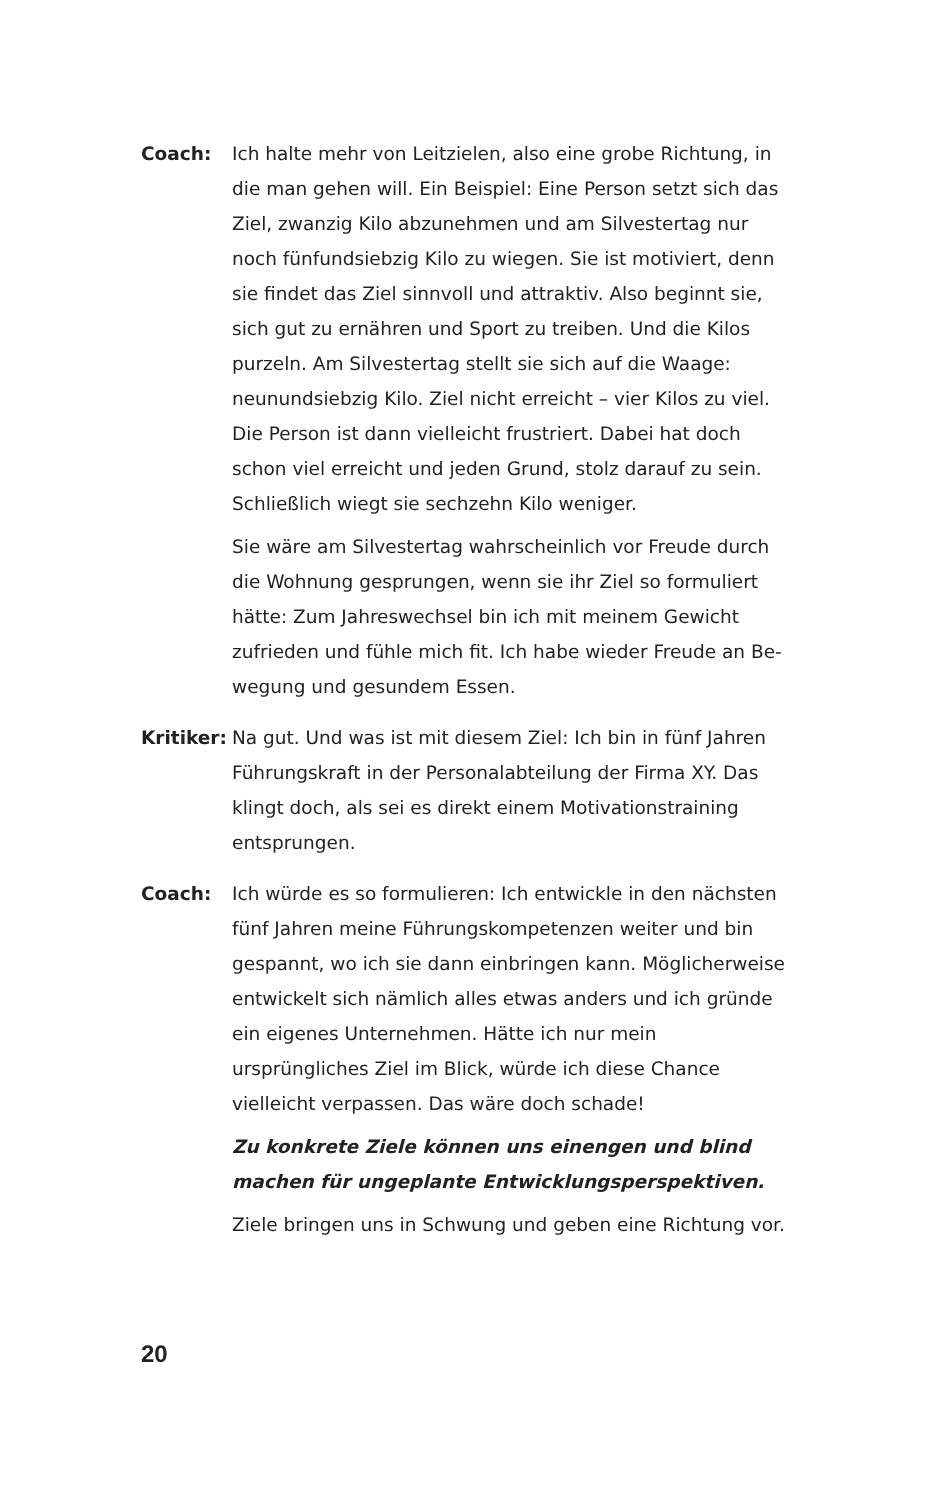Coach: Ich halte mehr von Leitzielen, also eine grobe Richtung, in die man gehen will. Ein Beispiel: Eine Person setzt sich das Ziel, zwanzig Kilo abzunehmen und am Silvestertag nur noch fünfundsiebzig Kilo zu wiegen. Sie ist motiviert, denn sie findet das Ziel sinnvoll und attraktiv. Also beginnt sie, sich gut zu ernähren und Sport zu treiben. Und die Kilos purzeln. Am Silvestertag stellt sie sich auf die Waage: neunundsieb­zig Kilo. Ziel nicht erreicht – vier Kilos zu viel. Die Person ist dann vielleicht frustriert. Dabei hat doch schon viel erreicht und jeden Grund, stolz darauf zu sein. Schließlich wiegt sie sechzehn Kilo weniger.
Sie wäre am Silvestertag wahrscheinlich vor Freude durch die Wohnung gesprungen, wenn sie ihr Ziel so formuliert hätte: Zum Jahreswechsel bin ich mit meinem Gewicht zufrieden und fühle mich fit. Ich habe wieder Freude an Be­wegung und gesundem Essen.
Kritiker:
Na gut. Und was ist mit diesem Ziel: Ich bin in fünf Jahren Führungskraft in der Personalabteilung der Firma XY. Das klingt doch, als sei es direkt einem Motivationstraining entsprungen.
Coach: Ich würde es so formulieren: Ich entwickle in den nächsten fünf Jahren meine Führungskompetenzen weiter und bin gespannt, wo ich sie dann einbringen kann. Möglicherweise entwickelt sich nämlich alles etwas anders und ich gründe ein eigenes Unternehmen. Hätte ich nur mein ursprüngliches Ziel im Blick, würde ich diese Chance vielleicht verpassen. Das wäre doch schade!
Zu konkrete Ziele können uns einengen und blind machen für ungeplante Entwicklungsperspektiven.
Ziele bringen uns in Schwung und geben eine Richtung vor.
20